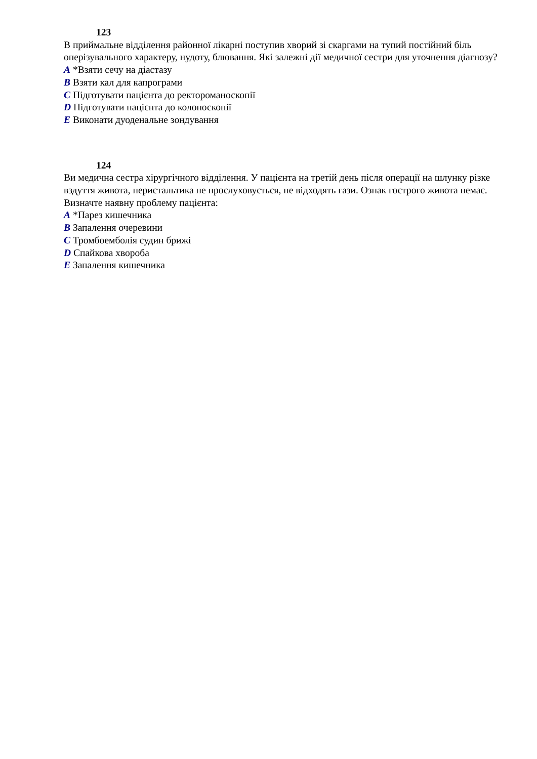123
В приймальне відділення районної лікарні поступив хворий зі скаргами на тупий постійний біль оперізувального характеру, нудоту, блювання. Які залежні дії медичної сестри для уточнення діагнозу?
A *Взяти сечу на діастазу
B Взяти кал для капрограми
C Підготувати пацієнта до ректороманоскопії
D Підготувати пацієнта до колоноскопії
E Виконати дуоденальне зондування
124
Ви медична сестра хірургічного відділення. У пацієнта на третій день після операції на шлунку різке вздуття живота, перистальтика не прослуховується, не відходять гази. Ознак гострого живота немає. Визначте наявну проблему пацієнта:
A *Парез кишечника
B Запалення очеревини
C Тромбоемболія судин брижі
D Спайкова хвороба
E Запалення кишечника